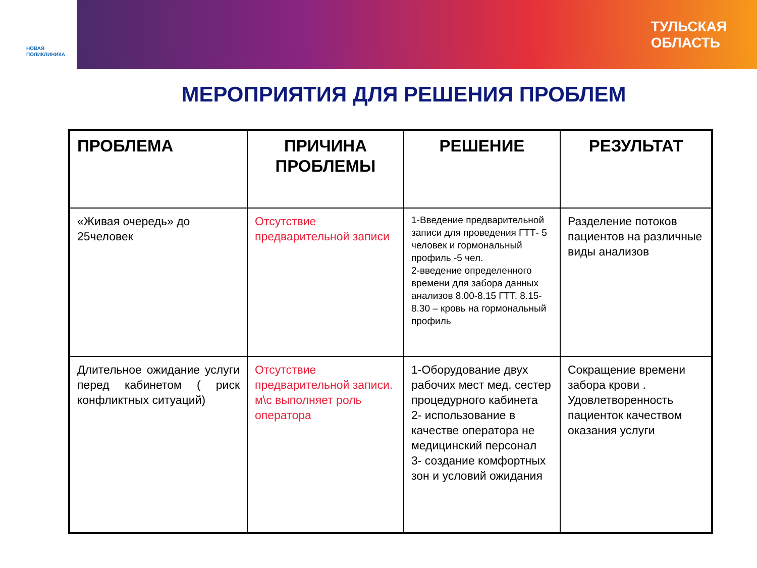НОВАЯ
ПОЛИКЛИНИКА
ТУЛЬСКАЯ
ОБЛАСТЬ
МЕРОПРИЯТИЯ ДЛЯ РЕШЕНИЯ ПРОБЛЕМ
| ПРОБЛЕМА | ПРИЧИНА ПРОБЛЕМЫ | РЕШЕНИЕ | РЕЗУЛЬТАТ |
| --- | --- | --- | --- |
| «Живая очередь» до 25человек | Отсутствие предварительной записи | 1-Введение предварительной записи для проведения ГТТ- 5 человек и гормональный профиль -5 чел. 2-введение определенного времени для забора данных анализов 8.00-8.15 ГТТ. 8.15-8.30 – кровь на гормональный профиль | Разделение потоков пациентов на различные виды анализов |
| Длительное ожидание услуги перед кабинетом ( риск конфликтных ситуаций) | Отсутствие предварительной записи. м\с выполняет роль оператора | 1-Оборудование двух рабочих мест мед. сестер процедурного кабинета 2- использование в качестве оператора не медицинский персонал 3- создание комфортных зон и условий ожидания | Сокращение времени забора крови . Удовлетворенность пациенток качеством оказания услуги |